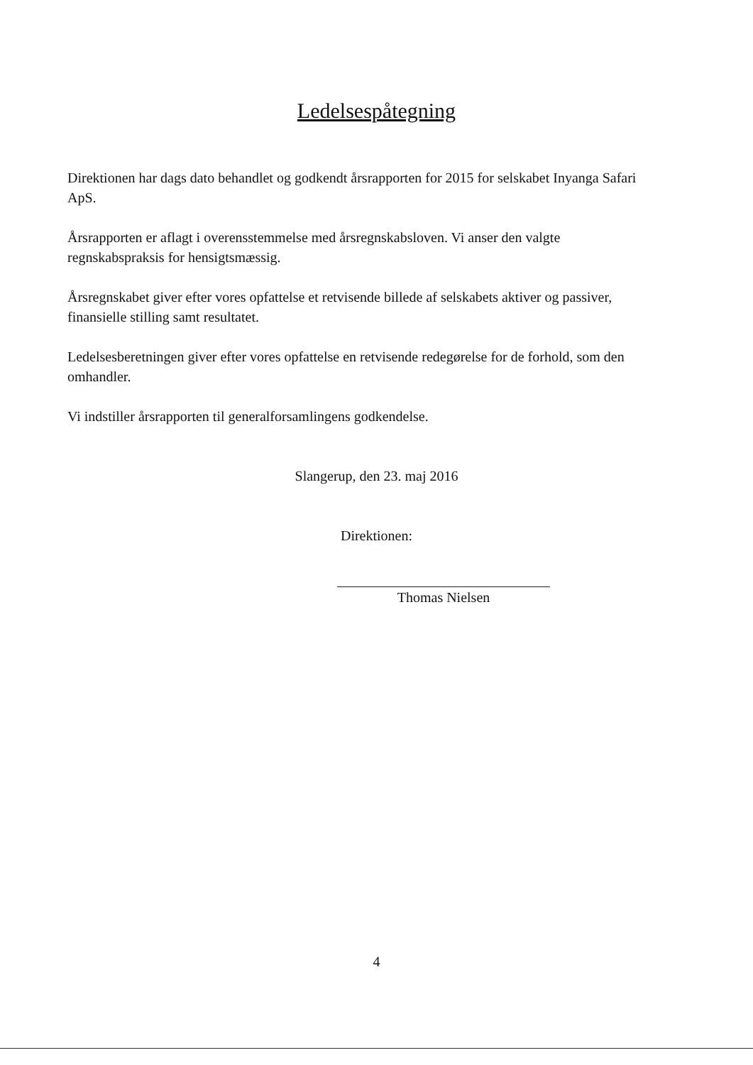Ledelsespåtegning
Direktionen har dags dato behandlet og godkendt årsrapporten for 2015 for selskabet Inyanga Safari ApS.
Årsrapporten er aflagt i overensstemmelse med årsregnskabsloven. Vi anser den valgte regnskabspraksis for hensigtsmæssig.
Årsregnskabet giver efter vores opfattelse et retvisende billede af selskabets aktiver og passiver, finansielle stilling samt resultatet.
Ledelsesberetningen giver efter vores opfattelse en retvisende redegørelse for de forhold, som den omhandler.
Vi indstiller årsrapporten til generalforsamlingens godkendelse.
Slangerup, den 23. maj 2016
Direktionen:
Thomas Nielsen
4